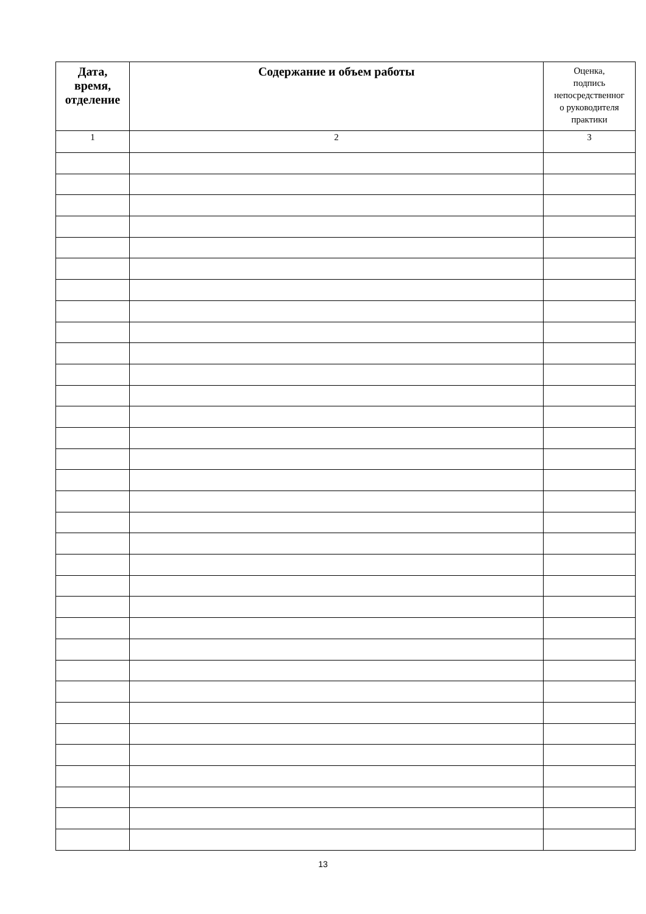| Дата, время, отделение | Содержание и объем работы | Оценка, подпись непосредственног о руководителя практики |
| --- | --- | --- |
| 1 | 2 | 3 |
13